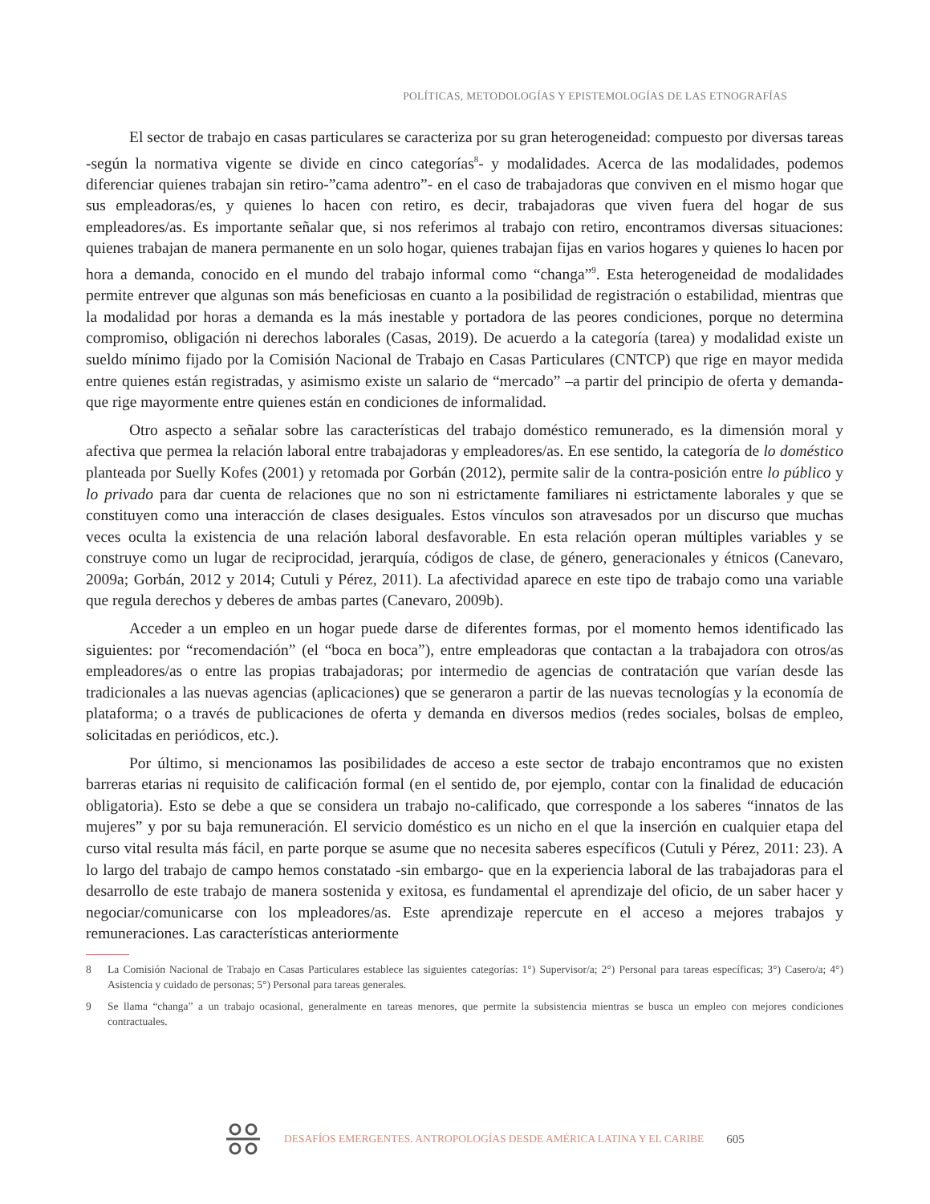POLÍTICAS, METODOLOGÍAS Y EPISTEMOLOGÍAS DE LAS ETNOGRAFÍAS
El sector de trabajo en casas particulares se caracteriza por su gran heterogeneidad: compuesto por diversas tareas -según la normativa vigente se divide en cinco categorías<sup>8</sup>- y modalidades. Acerca de las modalidades, podemos diferenciar quienes trabajan sin retiro-”cama adentro”- en el caso de trabajadoras que conviven en el mismo hogar que sus empleadoras/es, y quienes lo hacen con retiro, es decir, trabajadoras que viven fuera del hogar de sus empleadores/as. Es importante señalar que, si nos referimos al trabajo con retiro, encontramos diversas situaciones: quienes trabajan de manera permanente en un solo hogar, quienes trabajan fijas en varios hogares y quienes lo hacen por hora a demanda, conocido en el mundo del trabajo informal como “changa”<sup>9</sup>. Esta heterogeneidad de modalidades permite entrever que algunas son más beneficiosas en cuanto a la posibilidad de registración o estabilidad, mientras que la modalidad por horas a demanda es la más inestable y portadora de las peores condiciones, porque no determina compromiso, obligación ni derechos laborales (Casas, 2019). De acuerdo a la categoría (tarea) y modalidad existe un sueldo mínimo fijado por la Comisión Nacional de Trabajo en Casas Particulares (CNTCP) que rige en mayor medida entre quienes están registradas, y asimismo existe un salario de “mercado” –a partir del principio de oferta y demanda- que rige mayormente entre quienes están en condiciones de informalidad.
Otro aspecto a señalar sobre las características del trabajo doméstico remunerado, es la dimensión moral y afectiva que permea la relación laboral entre trabajadoras y empleadores/as. En ese sentido, la categoría de lo doméstico planteada por Suelly Kofes (2001) y retomada por Gorbán (2012), permite salir de la contra-posición entre lo público y lo privado para dar cuenta de relaciones que no son ni estrictamente familiares ni estrictamente laborales y que se constituyen como una interacción de clases desiguales. Estos vínculos son atravesados por un discurso que muchas veces oculta la existencia de una relación laboral desfavorable. En esta relación operan múltiples variables y se construye como un lugar de reciprocidad, jerarquía, códigos de clase, de género, generacionales y étnicos (Canevaro, 2009a; Gorbán, 2012 y 2014; Cutuli y Pérez, 2011). La afectividad aparece en este tipo de trabajo como una variable que regula derechos y deberes de ambas partes (Canevaro, 2009b).
Acceder a un empleo en un hogar puede darse de diferentes formas, por el momento hemos identificado las siguientes: por “recomendación” (el “boca en boca”), entre empleadoras que contactan a la trabajadora con otros/as empleadores/as o entre las propias trabajadoras; por intermedio de agencias de contratación que varían desde las tradicionales a las nuevas agencias (aplicaciones) que se generaron a partir de las nuevas tecnologías y la economía de plataforma; o a través de publicaciones de oferta y demanda en diversos medios (redes sociales, bolsas de empleo, solicitadas en periódicos, etc.).
Por último, si mencionamos las posibilidades de acceso a este sector de trabajo encontramos que no existen barreras etarias ni requisito de calificación formal (en el sentido de, por ejemplo, contar con la finalidad de educación obligatoria). Esto se debe a que se considera un trabajo no-calificado, que corresponde a los saberes “innatos de las mujeres” y por su baja remuneración. El servicio doméstico es un nicho en el que la inserción en cualquier etapa del curso vital resulta más fácil, en parte porque se asume que no necesita saberes específicos (Cutuli y Pérez, 2011: 23). A lo largo del trabajo de campo hemos constatado -sin embargo- que en la experiencia laboral de las trabajadoras para el desarrollo de este trabajo de manera sostenida y exitosa, es fundamental el aprendizaje del oficio, de un saber hacer y negociar/comunicarse con los mpleadores/as. Este aprendizaje repercute en el acceso a mejores trabajos y remuneraciones. Las características anteriormente
8 La Comisión Nacional de Trabajo en Casas Particulares establece las siguientes categorías: 1°) Supervisor/a; 2°) Personal para tareas específicas; 3°) Casero/a; 4°) Asistencia y cuidado de personas; 5°) Personal para tareas generales.
9 Se llama “changa” a un trabajo ocasional, generalmente en tareas menores, que permite la subsistencia mientras se busca un empleo con mejores condiciones contractuales.
DESAFÍOS EMERGENTES. ANTROPOLOGÍAS DESDE AMÉRICA LATINA Y EL CARIBE 605